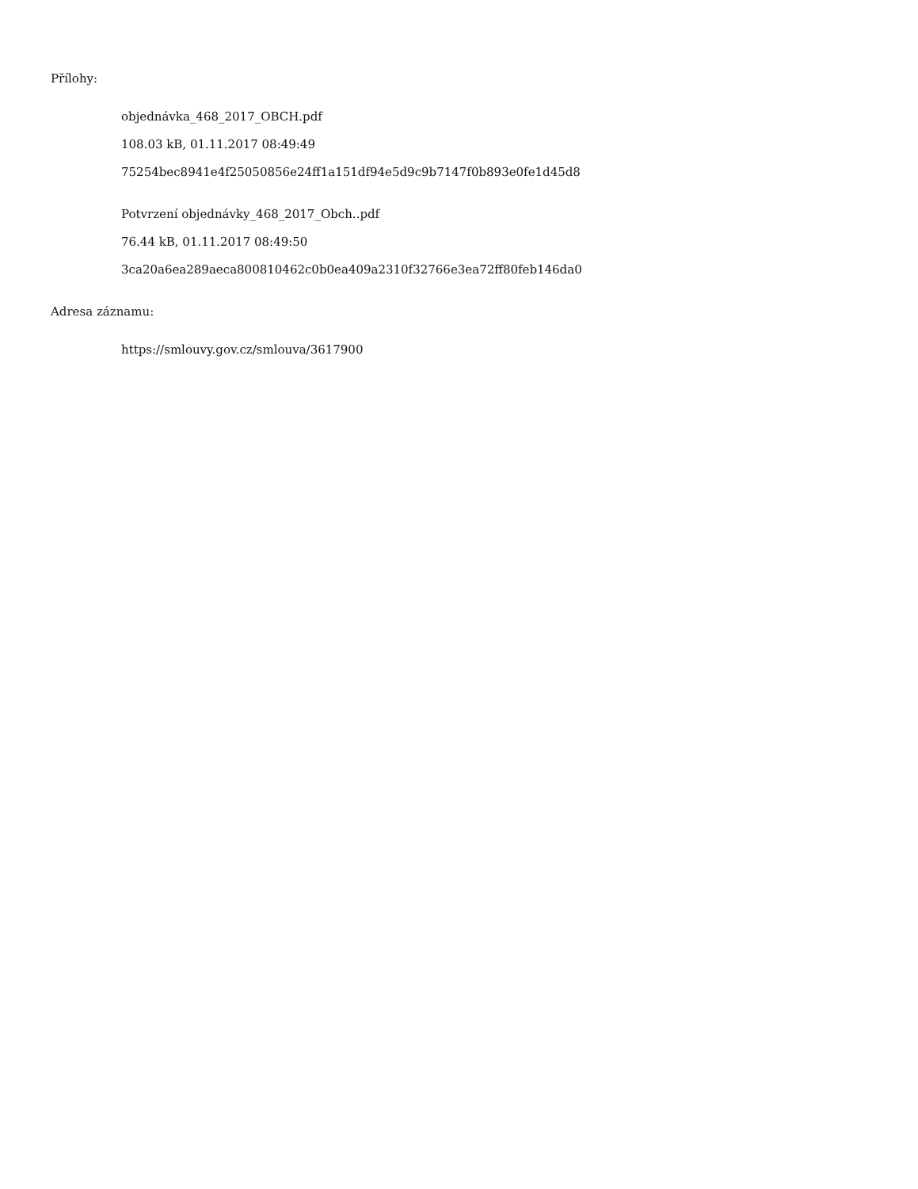Přílohy:
objednávka_468_2017_OBCH.pdf
108.03 kB, 01.11.2017 08:49:49
75254bec8941e4f25050856e24ff1a151df94e5d9c9b7147f0b893e0fe1d45d8
Potvrzení objednávky_468_2017_Obch..pdf
76.44 kB, 01.11.2017 08:49:50
3ca20a6ea289aeca800810462c0b0ea409a2310f32766e3ea72ff80feb146da0
Adresa záznamu:
https://smlouvy.gov.cz/smlouva/3617900